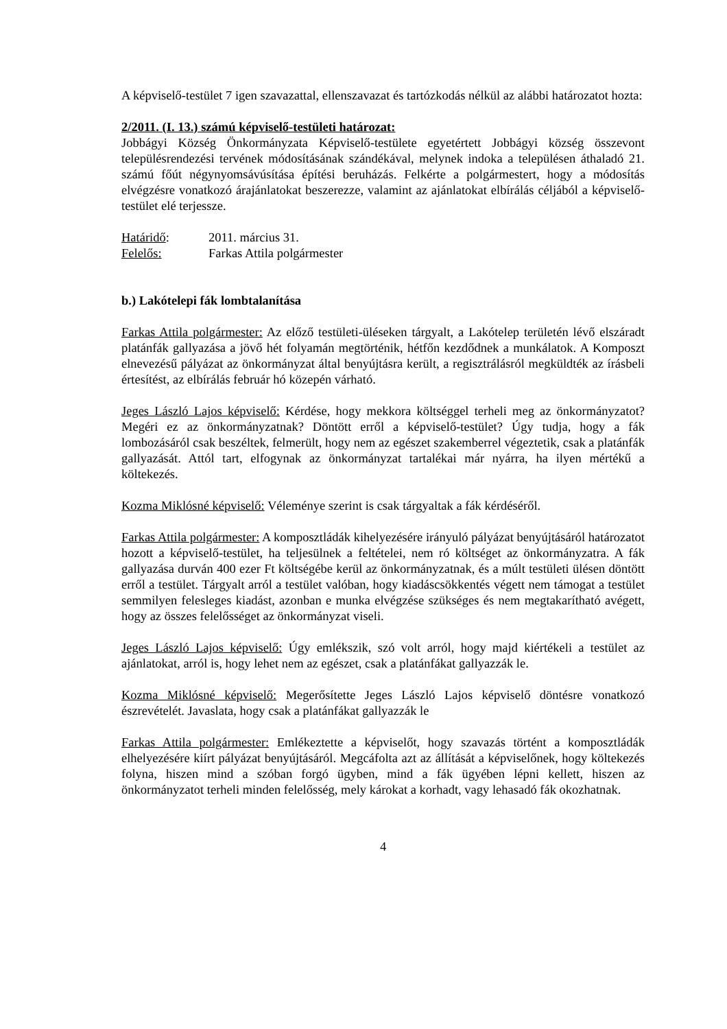A képviselő-testület 7 igen szavazattal, ellenszavazat és tartózkodás nélkül az alábbi határozatot hozta:
2/2011. (I. 13.) számú képviselő-testületi határozat:
Jobbágyi Község Önkormányzata Képviselő-testülete egyetértett Jobbágyi község összevont településrendezési tervének módosításának szándékával, melynek indoka a településen áthaladó 21. számú főút négynyomsávúsítása építési beruházás. Felkérte a polgármestert, hogy a módosítás elvégzésre vonatkozó árajánlatokat beszerezze, valamint az ajánlatokat elbírálás céljából a képviselő-testület elé terjessze.
Határidő: 2011. március 31.
Felelős: Farkas Attila polgármester
b.) Lakótelepi fák lombtalanítása
Farkas Attila polgármester: Az előző testületi-üléseken tárgyalt, a Lakótelep területén lévő elszáradt platánfák gallyazása a jövő hét folyamán megtörténik, hétfőn kezdődnek a munkálatok. A Komposzt elnevezésű pályázat az önkormányzat által benyújtásra került, a regisztrálásról megküldték az írásbeli értesítést, az elbírálás február hó közepén várható.
Jeges László Lajos képviselő: Kérdése, hogy mekkora költséggel terheli meg az önkormányzatot? Megéri ez az önkormányzatnak? Döntött erről a képviselő-testület? Úgy tudja, hogy a fák lombozásáról csak beszéltek, felmerült, hogy nem az egészet szakemberrel végeztetik, csak a platánfák gallyazását. Attól tart, elfogynak az önkormányzat tartalékai már nyárra, ha ilyen mértékű a költekezés.
Kozma Miklósné képviselő: Véleménye szerint is csak tárgyaltak a fák kérdéséről.
Farkas Attila polgármester: A komposztládák kihelyezésére irányuló pályázat benyújtásáról határozatot hozott a képviselő-testület, ha teljesülnek a feltételei, nem ró költséget az önkormányzatra. A fák gallyazása durván 400 ezer Ft költségébe kerül az önkormányzatnak, és a múlt testületi ülésen döntött erről a testület. Tárgyalt arról a testület valóban, hogy kiadáscsökkentés végett nem támogat a testület semmilyen felesleges kiadást, azonban e munka elvégzése szükséges és nem megtakarítható avégett, hogy az összes felelősséget az önkormányzat viseli.
Jeges László Lajos képviselő: Úgy emlékszik, szó volt arról, hogy majd kiértékeli a testület az ajánlatokat, arról is, hogy lehet nem az egészet, csak a platánfákat gallyazzák le.
Kozma Miklósné képviselő: Megerősítette Jeges László Lajos képviselő döntésre vonatkozó észrevételét. Javaslata, hogy csak a platánfákat gallyazzák le
Farkas Attila polgármester: Emlékeztette a képviselőt, hogy szavazás történt a komposztládák elhelyezésére kiírt pályázat benyújtásáról. Megcáfolta azt az állítását a képviselőnek, hogy költekezés folyna, hiszen mind a szóban forgó ügyben, mind a fák ügyében lépni kellett, hiszen az önkormányzatot terheli minden felelősség, mely károkat a korhadt, vagy lehasadó fák okozhatnak.
4